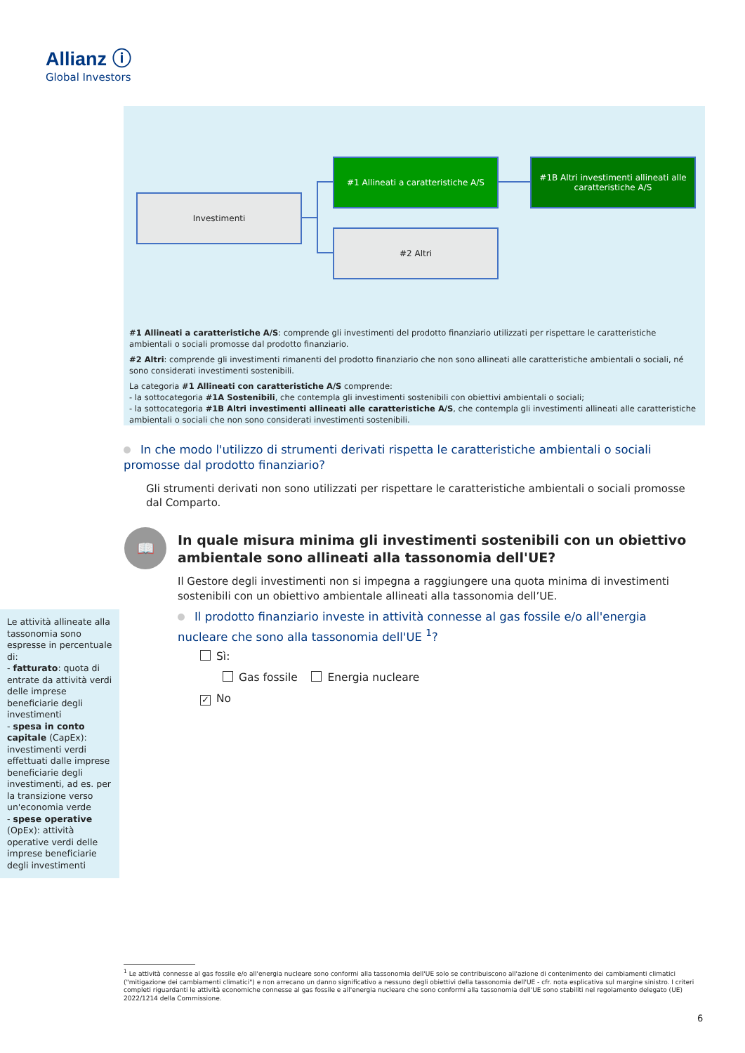Allianz ⓘ
Global Investors
Investimenti
#1 Allineati a caratteristiche A/S
#1B Altri investimenti allineati alle caratteristiche A/S
#2 Altri
#1 Allineati a caratteristiche A/S: comprende gli investimenti del prodotto finanziario utilizzati per rispettare le caratteristiche ambientali o sociali promosse dal prodotto finanziario.
#2 Altri: comprende gli investimenti rimanenti del prodotto finanziario che non sono allineati alle caratteristiche ambientali o sociali, né sono considerati investimenti sostenibili.
La categoria #1 Allineati con caratteristiche A/S comprende:
- la sottocategoria #1A Sostenibili, che contempla gli investimenti sostenibili con obiettivi ambientali o sociali;
- la sottocategoria #1B Altri investimenti allineati alle caratteristiche A/S, che contempla gli investimenti allineati alle caratteristiche ambientali o sociali che non sono considerati investimenti sostenibili.
In che modo l'utilizzo di strumenti derivati rispetta le caratteristiche ambientali o sociali promosse dal prodotto finanziario?
Gli strumenti derivati non sono utilizzati per rispettare le caratteristiche ambientali o sociali promosse dal Comparto.
📖
In quale misura minima gli investimenti sostenibili con un obiettivo ambientale sono allineati alla tassonomia dell'UE?
Il Gestore degli investimenti non si impegna a raggiungere una quota minima di investimenti sostenibili con un obiettivo ambientale allineati alla tassonomia dell’UE.
Il prodotto finanziario investe in attività connesse al gas fossile e/o all'energia nucleare che sono alla tassonomia dell'UE <sup>1</sup>?
Sì:
Gas fossile Energia nucleare
✓ No
Le attività allineate alla tassonomia sono espresse in percentuale di:
- fatturato: quota di entrate da attività verdi delle imprese beneficiarie degli investimenti
- spesa in conto capitale (CapEx): investimenti verdi effettuati dalle imprese beneficiarie degli investimenti, ad es. per la transizione verso un'economia verde
- spese operative (OpEx): attività operative verdi delle imprese beneficiarie degli investimenti
<sup>1</sup> Le attività connesse al gas fossile e/o all'energia nucleare sono conformi alla tassonomia dell'UE solo se contribuiscono all'azione di contenimento dei cambiamenti climatici ("mitigazione dei cambiamenti climatici") e non arrecano un danno significativo a nessuno degli obiettivi della tassonomia dell'UE - cfr. nota esplicativa sul margine sinistro. I criteri completi riguardanti le attività economiche connesse al gas fossile e all'energia nucleare che sono conformi alla tassonomia dell'UE sono stabiliti nel regolamento delegato (UE) 2022/1214 della Commissione.
6